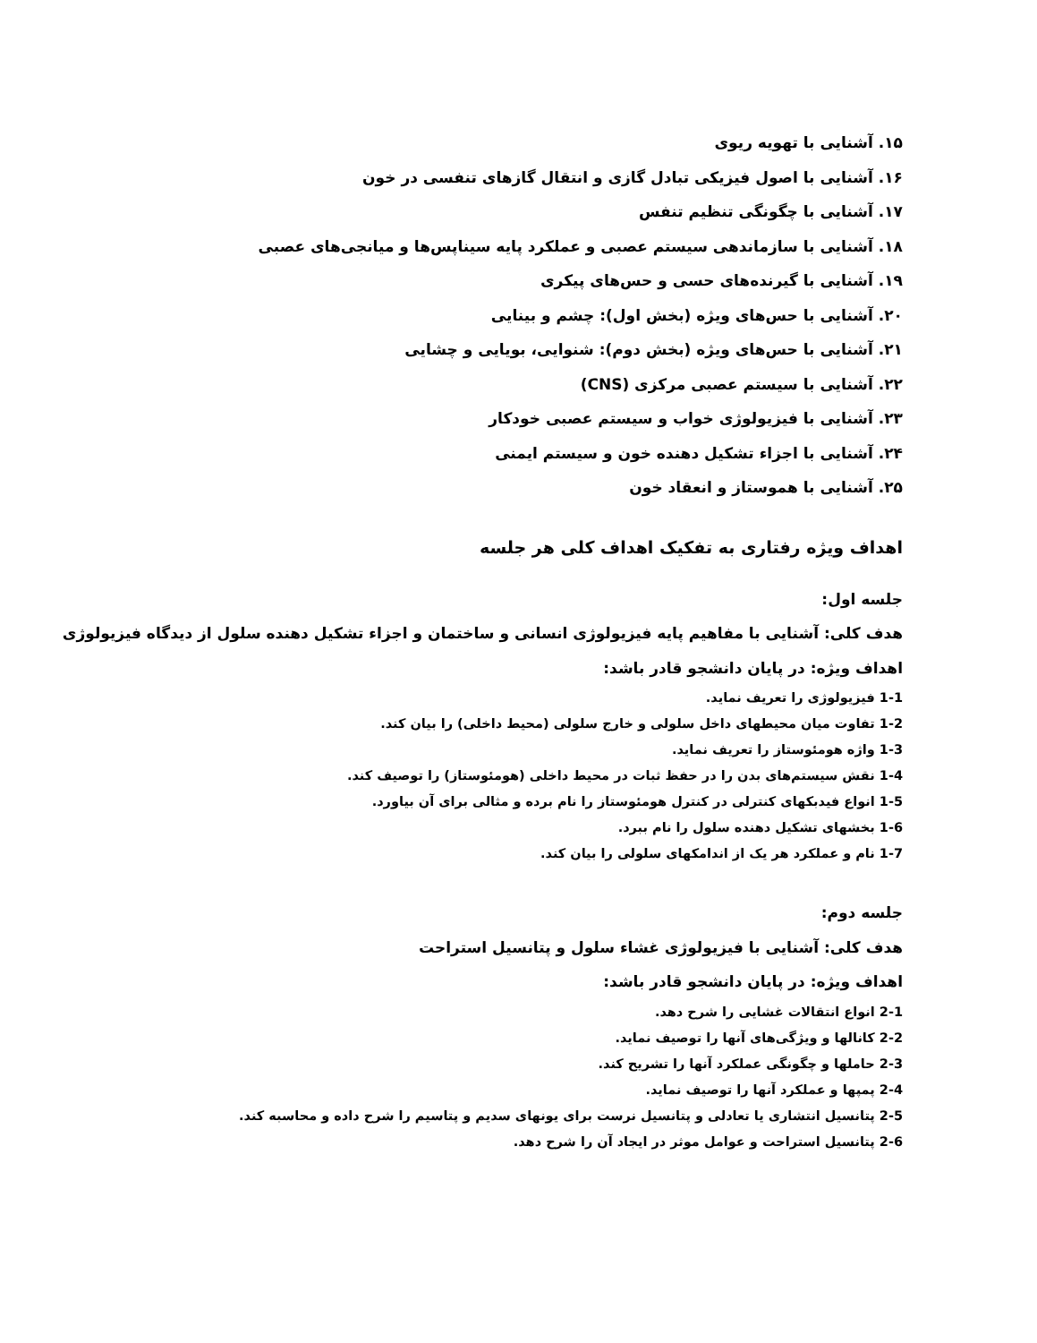۱۵. آشنایی با تهویه ریوی
۱۶. آشنایی با اصول فیزیکی تبادل گازی و انتقال گازهای تنفسی در خون
۱۷. آشنایی با چگونگی تنظیم تنفس
۱۸. آشنایی با سازماندهی سیستم عصبی و عملکرد پایه سیناپس‌ها و میانجی‌های عصبی
۱۹. آشنایی با گیرنده‌های حسی و حس‌های پیکری
۲۰. آشنایی با حس‌های ویژه (بخش اول): چشم و بینایی
۲۱. آشنایی با حس‌های ویژه (بخش دوم): شنوایی، بویایی و چشایی
۲۲. آشنایی با سیستم عصبی مرکزی (CNS)
۲۳. آشنایی با فیزیولوژی خواب و سیستم عصبی خودکار
۲۴. آشنایی با اجزاء تشکیل دهنده خون و سیستم ایمنی
۲۵. آشنایی با هموستاز و انعقاد خون
اهداف ویژه رفتاری به تفکیک اهداف کلی هر جلسه
جلسه اول:
هدف کلی: آشنایی با مفاهیم پایه فیزیولوژی انسانی و ساختمان و اجزاء تشکیل دهنده سلول از دیدگاه فیزیولوژی
اهداف ویژه: در پایان دانشجو قادر باشد:
1-1 فیزیولوژی را تعریف نماید.
1-2 تفاوت میان محیطهای داخل سلولی و خارج سلولی (محیط داخلی) را بیان کند.
1-3 واژه هومئوستاز را تعریف نماید.
1-4 نقش سیستم‌های بدن را در حفظ ثبات در محیط داخلی (هومئوستاز) را توصیف کند.
1-5 انواع فیدبکهای کنترلی در کنترل هومئوستاز را نام برده و مثالی برای آن بیاورد.
1-6 بخشهای تشکیل دهنده سلول را نام ببرد.
1-7 نام و عملکرد هر یک از اندامکهای سلولی را بیان کند.
جلسه دوم:
هدف کلی: آشنایی با فیزیولوژی غشاء سلول و پتانسیل استراحت
اهداف ویژه: در پایان دانشجو قادر باشد:
2-1 انواع انتقالات غشایی را شرح دهد.
2-2 کانالها و ویژگی‌های آنها را توصیف نماید.
2-3 حاملها و چگونگی عملکرد آنها را تشریح کند.
2-4 پمپها و عملکرد آنها را توصیف نماید.
2-5 پتانسیل انتشاری یا تعادلی و پتانسیل نرست برای یونهای سدیم و پتاسیم را شرح داده و محاسبه کند.
2-6 پتانسیل استراحت و عوامل موثر در ایجاد آن را شرح دهد.